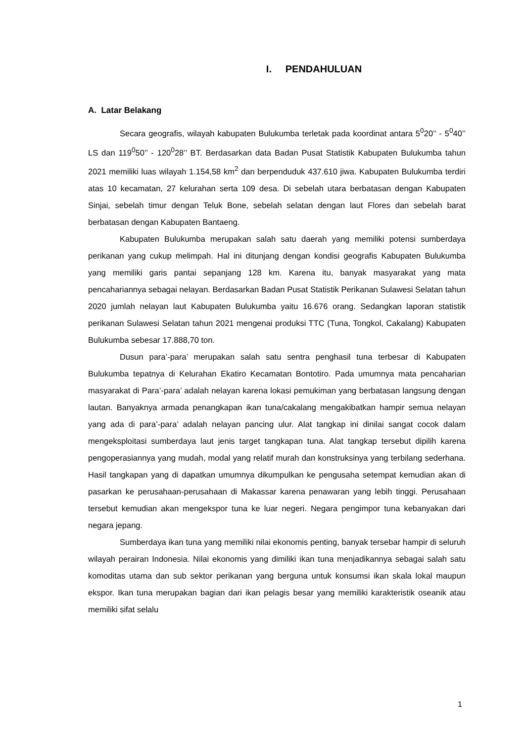I. PENDAHULUAN
A. Latar Belakang
Secara geografis, wilayah kabupaten Bulukumba terletak pada koordinat antara 5<sup>0</sup>20’’ - 5<sup>0</sup>40’’ LS dan 119<sup>0</sup>50’’ - 120<sup>0</sup>28’’ BT. Berdasarkan data Badan Pusat Statistik Kabupaten Bulukumba tahun 2021 memiliki luas wilayah 1.154,58 km<sup>2</sup> dan berpenduduk 437.610 jiwa. Kabupaten Bulukumba terdiri atas 10 kecamatan, 27 kelurahan serta 109 desa. Di sebelah utara berbatasan dengan Kabupaten Sinjai, sebelah timur dengan Teluk Bone, sebelah selatan dengan laut Flores dan sebelah barat berbatasan dengan Kabupaten Bantaeng.
Kabupaten Bulukumba merupakan salah satu daerah yang memiliki potensi sumberdaya perikanan yang cukup melimpah. Hal ini ditunjang dengan kondisi geografis Kabupaten Bulukumba yang memiliki garis pantai sepanjang 128 km. Karena itu, banyak masyarakat yang mata pencahariannya sebagai nelayan. Berdasarkan Badan Pusat Statistik Perikanan Sulawesi Selatan tahun 2020 jumlah nelayan laut Kabupaten Bulukumba yaitu 16.676 orang. Sedangkan laporan statistik perikanan Sulawesi Selatan tahun 2021 mengenai produksi TTC (Tuna, Tongkol, Cakalang) Kabupaten Bulukumba sebesar 17.888,70 ton.
Dusun para’-para’ merupakan salah satu sentra penghasil tuna terbesar di Kabupaten Bulukumba tepatnya di Kelurahan Ekatiro Kecamatan Bontotiro. Pada umumnya mata pencaharian masyarakat di Para’-para’ adalah nelayan karena lokasi pemukiman yang berbatasan langsung dengan lautan. Banyaknya armada penangkapan ikan tuna/cakalang mengakibatkan hampir semua nelayan yang ada di para’-para’ adalah nelayan pancing ulur. Alat tangkap ini dinilai sangat cocok dalam mengeksploitasi sumberdaya laut jenis target tangkapan tuna. Alat tangkap tersebut dipilih karena pengoperasiannya yang mudah, modal yang relatif murah dan konstruksinya yang terbilang sederhana. Hasil tangkapan yang di dapatkan umumnya dikumpulkan ke pengusaha setempat kemudian akan di pasarkan ke perusahaan-perusahaan di Makassar karena penawaran yang lebih tinggi. Perusahaan tersebut kemudian akan mengekspor tuna ke luar negeri. Negara pengimpor tuna kebanyakan dari negara jepang.
Sumberdaya ikan tuna yang memiliki nilai ekonomis penting, banyak tersebar hampir di seluruh wilayah perairan Indonesia. Nilai ekonomis yang dimiliki ikan tuna menjadikannya sebagai salah satu komoditas utama dan sub sektor perikanan yang berguna untuk konsumsi ikan skala lokal maupun ekspor. Ikan tuna merupakan bagian dari ikan pelagis besar yang memiliki karakteristik oseanik atau memiliki sifat selalu
1